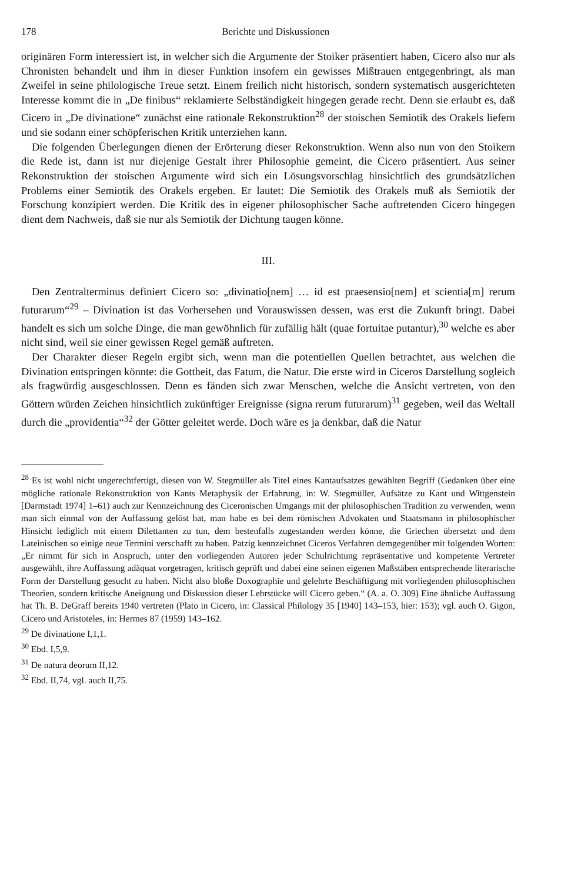178 Berichte und Diskussionen
originären Form interessiert ist, in welcher sich die Argumente der Stoiker präsentiert haben, Cicero also nur als Chronisten behandelt und ihm in dieser Funktion insofern ein gewisses Mißtrauen entgegenbringt, als man Zweifel in seine philologische Treue setzt. Einem freilich nicht historisch, sondern systematisch ausgerichteten Interesse kommt die in „De finibus“ reklamierte Selbständigkeit hingegen gerade recht. Denn sie erlaubt es, daß Cicero in „De divinatione“ zunächst eine rationale Rekonstruktion<sup>28</sup> der stoischen Semiotik des Orakels liefern und sie sodann einer schöpferischen Kritik unterziehen kann.
Die folgenden Überlegungen dienen der Erörterung dieser Rekonstruktion. Wenn also nun von den Stoikern die Rede ist, dann ist nur diejenige Gestalt ihrer Philosophie gemeint, die Cicero präsentiert. Aus seiner Rekonstruktion der stoischen Argumente wird sich ein Lösungsvorschlag hinsichtlich des grundsätzlichen Problems einer Semiotik des Orakels ergeben. Er lautet: Die Semiotik des Orakels muß als Semiotik der Forschung konzipiert werden. Die Kritik des in eigener philosophischer Sache auftretenden Cicero hingegen dient dem Nachweis, daß sie nur als Semiotik der Dichtung taugen könne.
III.
Den Zentralterminus definiert Cicero so: „divinatio[nem] … id est praesensio[nem] et scientia[m] rerum futurarum“<sup>29</sup> – Divination ist das Vorhersehen und Vorauswissen dessen, was erst die Zukunft bringt. Dabei handelt es sich um solche Dinge, die man gewöhnlich für zufällig hält (quae fortuitae putantur),<sup>30</sup> welche es aber nicht sind, weil sie einer gewissen Regel gemäß auftreten.
Der Charakter dieser Regeln ergibt sich, wenn man die potentiellen Quellen betrachtet, aus welchen die Divination entspringen könnte: die Gottheit, das Fatum, die Natur. Die erste wird in Ciceros Darstellung sogleich als fragwürdig ausgeschlossen. Denn es fänden sich zwar Menschen, welche die Ansicht vertreten, von den Göttern würden Zeichen hinsichtlich zukünftiger Ereignisse (signa rerum futurarum)<sup>31</sup> gegeben, weil das Weltall durch die „providentia“<sup>32</sup> der Götter geleitet werde. Doch wäre es ja denkbar, daß die Natur
<sup>28</sup> Es ist wohl nicht ungerechtfertigt, diesen von W. Stegmüller als Titel eines Kantaufsatzes gewählten Begriff (Gedanken über eine mögliche rationale Rekonstruktion von Kants Metaphysik der Erfahrung, in: W. Stegmüller, Aufsätze zu Kant und Wittgenstein [Darmstadt 1974] 1–61) auch zur Kennzeichnung des Ciceronischen Umgangs mit der philosophischen Tradition zu verwenden, wenn man sich einmal von der Auffassung gelöst hat, man habe es bei dem römischen Advokaten und Staatsmann in philosophischer Hinsicht lediglich mit einem Dilettanten zu tun, dem bestenfalls zugestanden werden könne, die Griechen übersetzt und dem Lateinischen so einige neue Termini verschafft zu haben. Patzig kennzeichnet Ciceros Verfahren demgegenüber mit folgenden Worten: „Er nimmt für sich in Anspruch, unter den vorliegenden Autoren jeder Schulrichtung repräsentative und kompetente Vertreter ausgewählt, ihre Auffassung adäquat vorgetragen, kritisch geprüft und dabei eine seinen eigenen Maßstäben entsprechende literarische Form der Darstellung gesucht zu haben. Nicht also bloße Doxographie und gelehrte Beschäftigung mit vorliegenden philosophischen Theorien, sondern kritische Aneignung und Diskussion dieser Lehrstücke will Cicero geben.“ (A. a. O. 309) Eine ähnliche Auffassung hat Th. B. DeGraff bereits 1940 vertreten (Plato in Cicero, in: Classical Philology 35 [1940] 143–153, hier: 153); vgl. auch O. Gigon, Cicero und Aristoteles, in: Hermes 87 (1959) 143–162.
<sup>29</sup> De divinatione I,1,1.
<sup>30</sup> Ebd. I,5,9.
<sup>31</sup> De natura deorum II,12.
<sup>32</sup> Ebd. II,74, vgl. auch II,75.